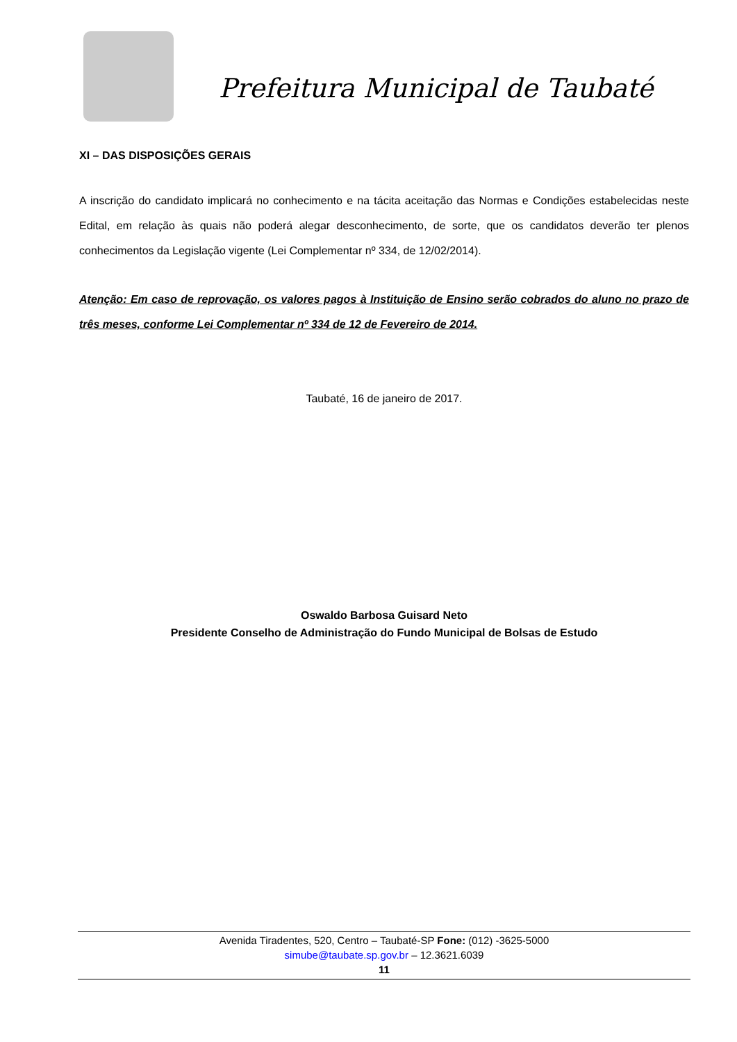Prefeitura Municipal de Taubaté
XI – DAS DISPOSIÇÕES GERAIS
A inscrição do candidato implicará no conhecimento e na tácita aceitação das Normas e Condições estabelecidas neste Edital, em relação às quais não poderá alegar desconhecimento, de sorte, que os candidatos deverão ter plenos conhecimentos da Legislação vigente (Lei Complementar nº 334, de 12/02/2014).
Atenção: Em caso de reprovação, os valores pagos à Instituição de Ensino serão cobrados do aluno no prazo de três meses, conforme Lei Complementar nº 334 de 12 de Fevereiro de 2014.
Taubaté, 16 de janeiro de 2017.
Oswaldo Barbosa Guisard Neto
Presidente Conselho de Administração do Fundo Municipal de Bolsas de Estudo
Avenida Tiradentes, 520, Centro – Taubaté-SP Fone: (012) -3625-5000
simube@taubate.sp.gov.br – 12.3621.6039
11